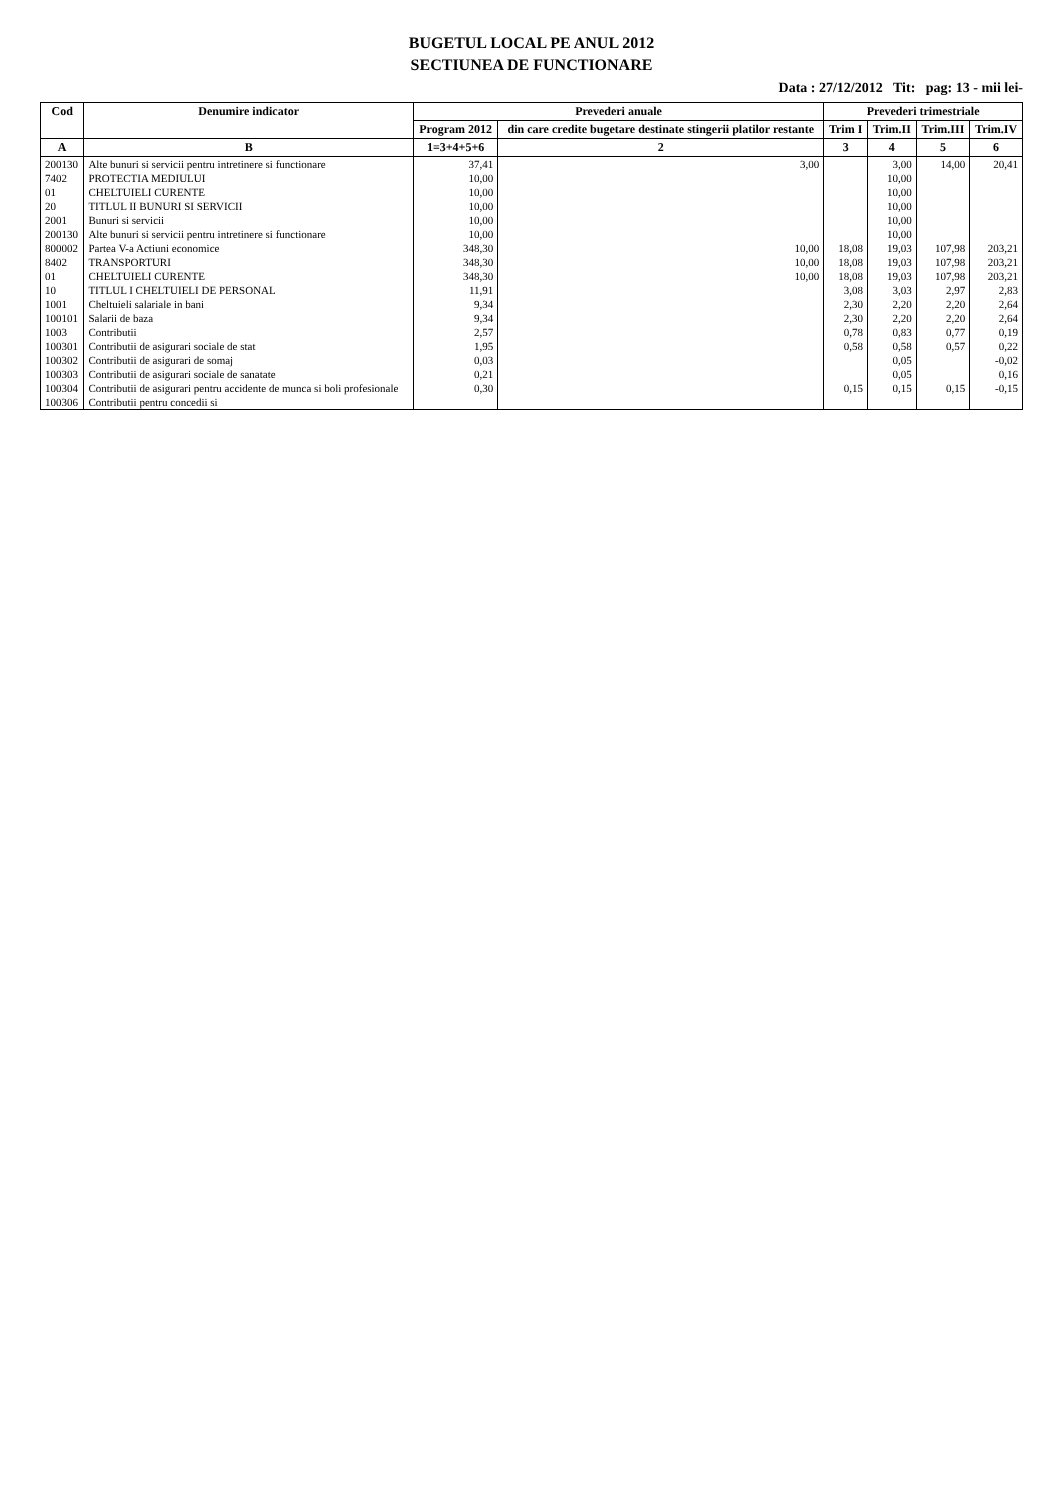BUGETUL LOCAL PE ANUL 2012
SECTIUNEA DE FUNCTIONARE
Data : 27/12/2012 Tit: pag: 13 - mii lei-
| Cod | Denumire indicator | Prevederi anuale | | Prevederi trimestriale | | | |
| --- | --- | --- | --- | --- | --- | --- | --- |
| | | Program 2012 | din care credite bugetare destinate stingerii platilor restante | Trim I | Trim.II | Trim.III | Trim.IV |
| A | B | 1=3+4+5+6 | 2 | 3 | 4 | 5 | 6 |
| 200130 | Alte bunuri si servicii pentru intretinere si functionare | 37,41 | 3,00 | | 3,00 | 14,00 | 20,41 |
| 7402 | PROTECTIA MEDIULUI | 10,00 | | | 10,00 | | |
| 01 | CHELTUIELI CURENTE | 10,00 | | | 10,00 | | |
| 20 | TITLUL II BUNURI SI SERVICII | 10,00 | | | 10,00 | | |
| 2001 | Bunuri si servicii | 10,00 | | | 10,00 | | |
| 200130 | Alte bunuri si servicii pentru intretinere si functionare | 10,00 | | | 10,00 | | |
| 800002 | Partea V-a Actiuni economice | 348,30 | 10,00 | 18,08 | 19,03 | 107,98 | 203,21 |
| 8402 | TRANSPORTURI | 348,30 | 10,00 | 18,08 | 19,03 | 107,98 | 203,21 |
| 01 | CHELTUIELI CURENTE | 348,30 | 10,00 | 18,08 | 19,03 | 107,98 | 203,21 |
| 10 | TITLUL I CHELTUIELI DE PERSONAL | 11,91 | | 3,08 | 3,03 | 2,97 | 2,83 |
| 1001 | Cheltuieli salariale in bani | 9,34 | | 2,30 | 2,20 | 2,20 | 2,64 |
| 100101 | Salarii de baza | 9,34 | | 2,30 | 2,20 | 2,20 | 2,64 |
| 1003 | Contributii | 2,57 | | 0,78 | 0,83 | 0,77 | 0,19 |
| 100301 | Contributii de asigurari sociale de stat | 1,95 | | 0,58 | 0,58 | 0,57 | 0,22 |
| 100302 | Contributii de asigurari de somaj | 0,03 | | | 0,05 | | -0,02 |
| 100303 | Contributii de asigurari sociale de sanatate | 0,21 | | | 0,05 | | 0,16 |
| 100304 | Contributii de asigurari pentru accidente de munca si boli profesionale | 0,30 | | 0,15 | 0,15 | 0,15 | -0,15 |
| 100306 | Contributii pentru concedii si | | | | | | |